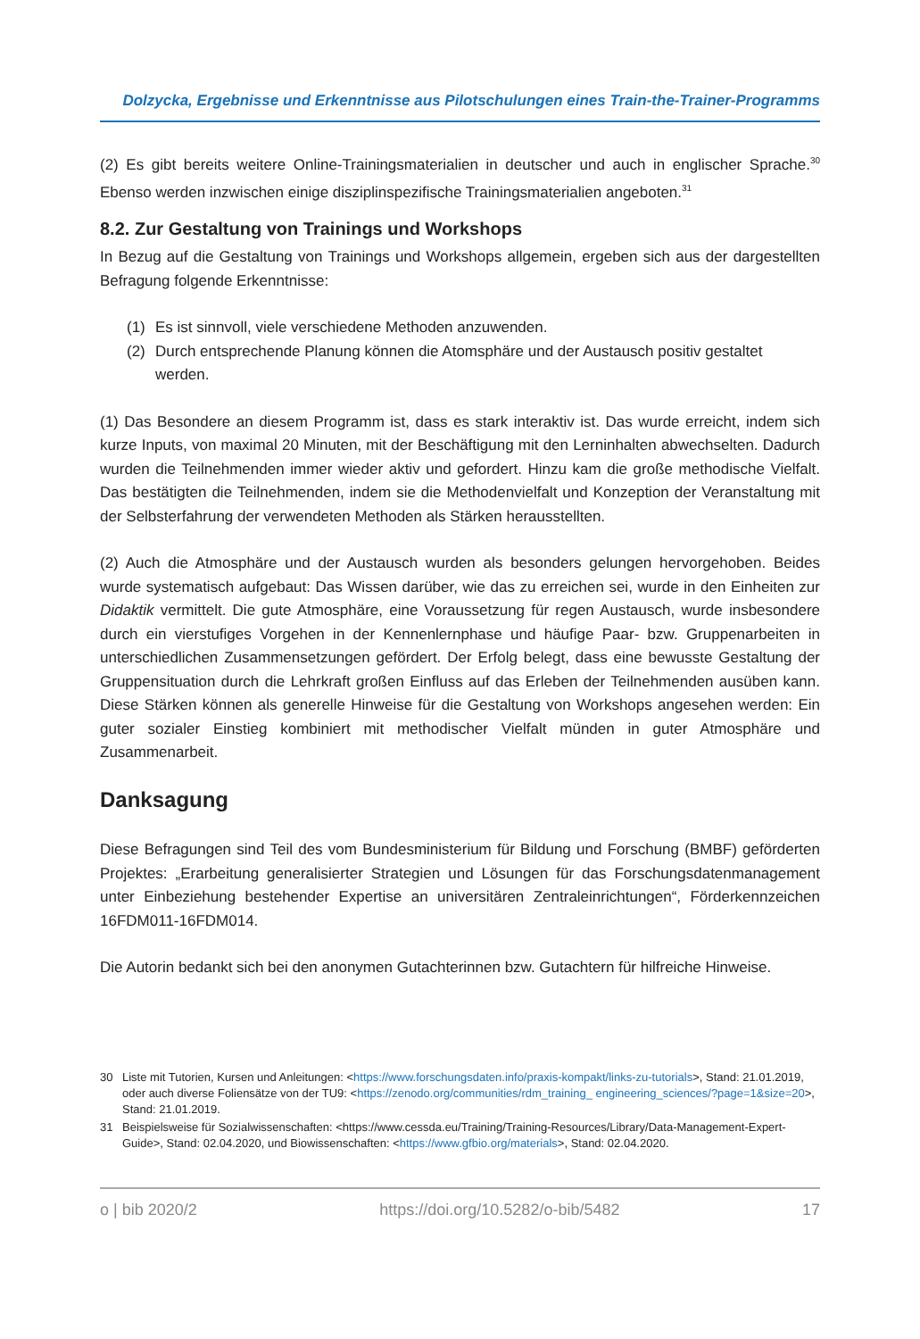Dolzycka, Ergebnisse und Erkenntnisse aus Pilotschulungen eines Train-the-Trainer-Programms
(2) Es gibt bereits weitere Online-Trainingsmaterialien in deutscher und auch in englischer Sprache.<sup>30</sup> Ebenso werden inzwischen einige disziplinspezifische Trainingsmaterialien angeboten.<sup>31</sup>
8.2. Zur Gestaltung von Trainings und Workshops
In Bezug auf die Gestaltung von Trainings und Workshops allgemein, ergeben sich aus der dargestellten Befragung folgende Erkenntnisse:
(1) Es ist sinnvoll, viele verschiedene Methoden anzuwenden.
(2) Durch entsprechende Planung können die Atomsphäre und der Austausch positiv gestaltet werden.
(1) Das Besondere an diesem Programm ist, dass es stark interaktiv ist. Das wurde erreicht, indem sich kurze Inputs, von maximal 20 Minuten, mit der Beschäftigung mit den Lerninhalten abwechselten. Dadurch wurden die Teilnehmenden immer wieder aktiv und gefordert. Hinzu kam die große methodische Vielfalt. Das bestätigten die Teilnehmenden, indem sie die Methodenvielfalt und Konzeption der Veranstaltung mit der Selbsterfahrung der verwendeten Methoden als Stärken herausstellten.
(2) Auch die Atmosphäre und der Austausch wurden als besonders gelungen hervorgehoben. Beides wurde systematisch aufgebaut: Das Wissen darüber, wie das zu erreichen sei, wurde in den Einheiten zur Didaktik vermittelt. Die gute Atmosphäre, eine Voraussetzung für regen Austausch, wurde insbesondere durch ein vierstufiges Vorgehen in der Kennenlernphase und häufige Paar- bzw. Gruppenarbeiten in unterschiedlichen Zusammensetzungen gefördert. Der Erfolg belegt, dass eine bewusste Gestaltung der Gruppensituation durch die Lehrkraft großen Einfluss auf das Erleben der Teilnehmenden ausüben kann. Diese Stärken können als generelle Hinweise für die Gestaltung von Workshops angesehen werden: Ein guter sozialer Einstieg kombiniert mit methodischer Vielfalt münden in guter Atmosphäre und Zusammenarbeit.
Danksagung
Diese Befragungen sind Teil des vom Bundesministerium für Bildung und Forschung (BMBF) geförderten Projektes: „Erarbeitung generalisierter Strategien und Lösungen für das Forschungsdatenmanagement unter Einbeziehung bestehender Expertise an universitären Zentraleinrichtungen“, Förderkennzeichen 16FDM011-16FDM014.
Die Autorin bedankt sich bei den anonymen Gutachterinnen bzw. Gutachtern für hilfreiche Hinweise.
30 Liste mit Tutorien, Kursen und Anleitungen: <https://www.forschungsdaten.info/praxis-kompakt/links-zu-tutorials>, Stand: 21.01.2019, oder auch diverse Foliensätze von der TU9: <https://zenodo.org/communities/rdm_training_ engineering_sciences/?page=1&size=20>, Stand: 21.01.2019.
31 Beispielsweise für Sozialwissenschaften: <https://www.cessda.eu/Training/Training-Resources/Library/Data-Management-Expert-Guide>, Stand: 02.04.2020, und Biowissenschaften: <https://www.gfbio.org/materials>, Stand: 02.04.2020.
o | bib 2020/2 https://doi.org/10.5282/o-bib/5482 17